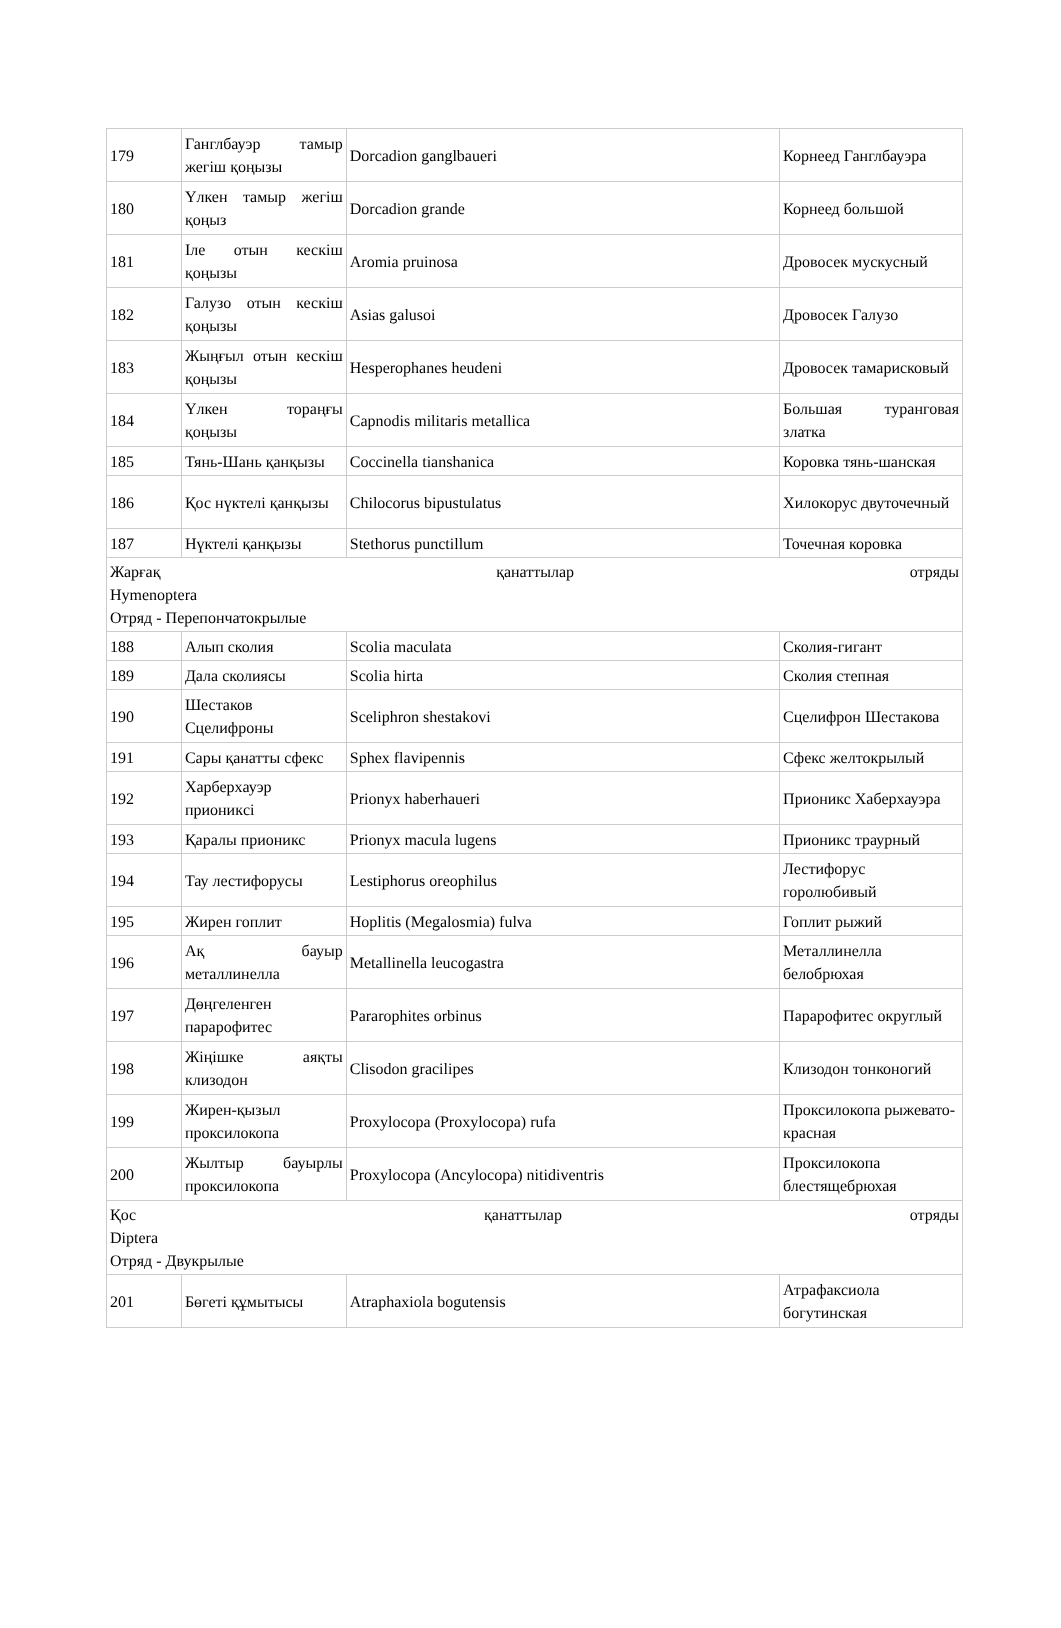| 179 | Ганглбауэр тамыр жегіш қоңызы | Dorcadion ganglbaueri | Корнеед Ганглбауэра |
| 180 | Үлкен тамыр жегіш қоңыз | Dorcadion grande | Корнеед большой |
| 181 | Іле отын кескіш қоңызы | Aromia pruinosa | Дровосек мускусный |
| 182 | Галузо отын кескіш қоңызы | Asias galusoi | Дровосек Галузо |
| 183 | Жыңғыл отын кескіш қоңызы | Hesperophanes heudeni | Дровосек тамарисковый |
| 184 | Үлкен тораңғы қоңызы | Capnodis militaris metallica | Большая туранговая златка |
| 185 | Тянь-Шань қанқызы | Coccinella tianshanica | Коровка тянь-шанская |
| 186 | Қос нүктелі қанқызы | Chilocorus bipustulatus | Хилокорус двуточечный |
| 187 | Нүктелі қанқызы | Stethorus punctillum | Точечная коровка |
| Жарғақ қанаттылар отряды Hymenoptera Отряд - Перепончатокрылые | | | |
| 188 | Алып сколия | Scolia maculata | Сколия-гигант |
| 189 | Дала сколиясы | Scolia hirta | Сколия степная |
| 190 | Шестаков Сцелифроны | Sceliphron shestakovi | Сцелифрон Шестакова |
| 191 | Сары қанатты сфекс | Sphex flavipennis | Сфекс желтокрылый |
| 192 | Харберхауэр прионикcі | Prionyx haberhaueri | Прионикс Хаберхауэра |
| 193 | Қаралы прионикс | Prionyx macula lugens | Прионикс траурный |
| 194 | Тау лестифорусы | Lestiphorus oreophilus | Лестифорус горолюбивый |
| 195 | Жирен гоплит | Hoplitis (Megalosmia) fulva | Гоплит рыжий |
| 196 | Ақ бауыр металлинелла | Metallinella leucogastra | Металлинелла белобрюхая |
| 197 | Дөңгеленген парарофитес | Pararophites orbinus | Парарофитес округлый |
| 198 | Жіңішке аяқты клизодон | Clisodon gracilipes | Клизодон тонконогий |
| 199 | Жирен-қызыл проксилокопа | Proxylocopa (Proxylocopa) rufa | Проксилокопа рыжевато-красная |
| 200 | Жылтыр бауырлы проксилокопа | Proxylocopa (Ancylocopa) nitidiventris | Проксилокопа блестящебрюхая |
| Қос қанаттылар отряды Diptera Отряд - Двукрылые | | | |
| 201 | Бөгеті құмытысы | Atraphaxiola bogutensis | Атрафаксиола богутинская |